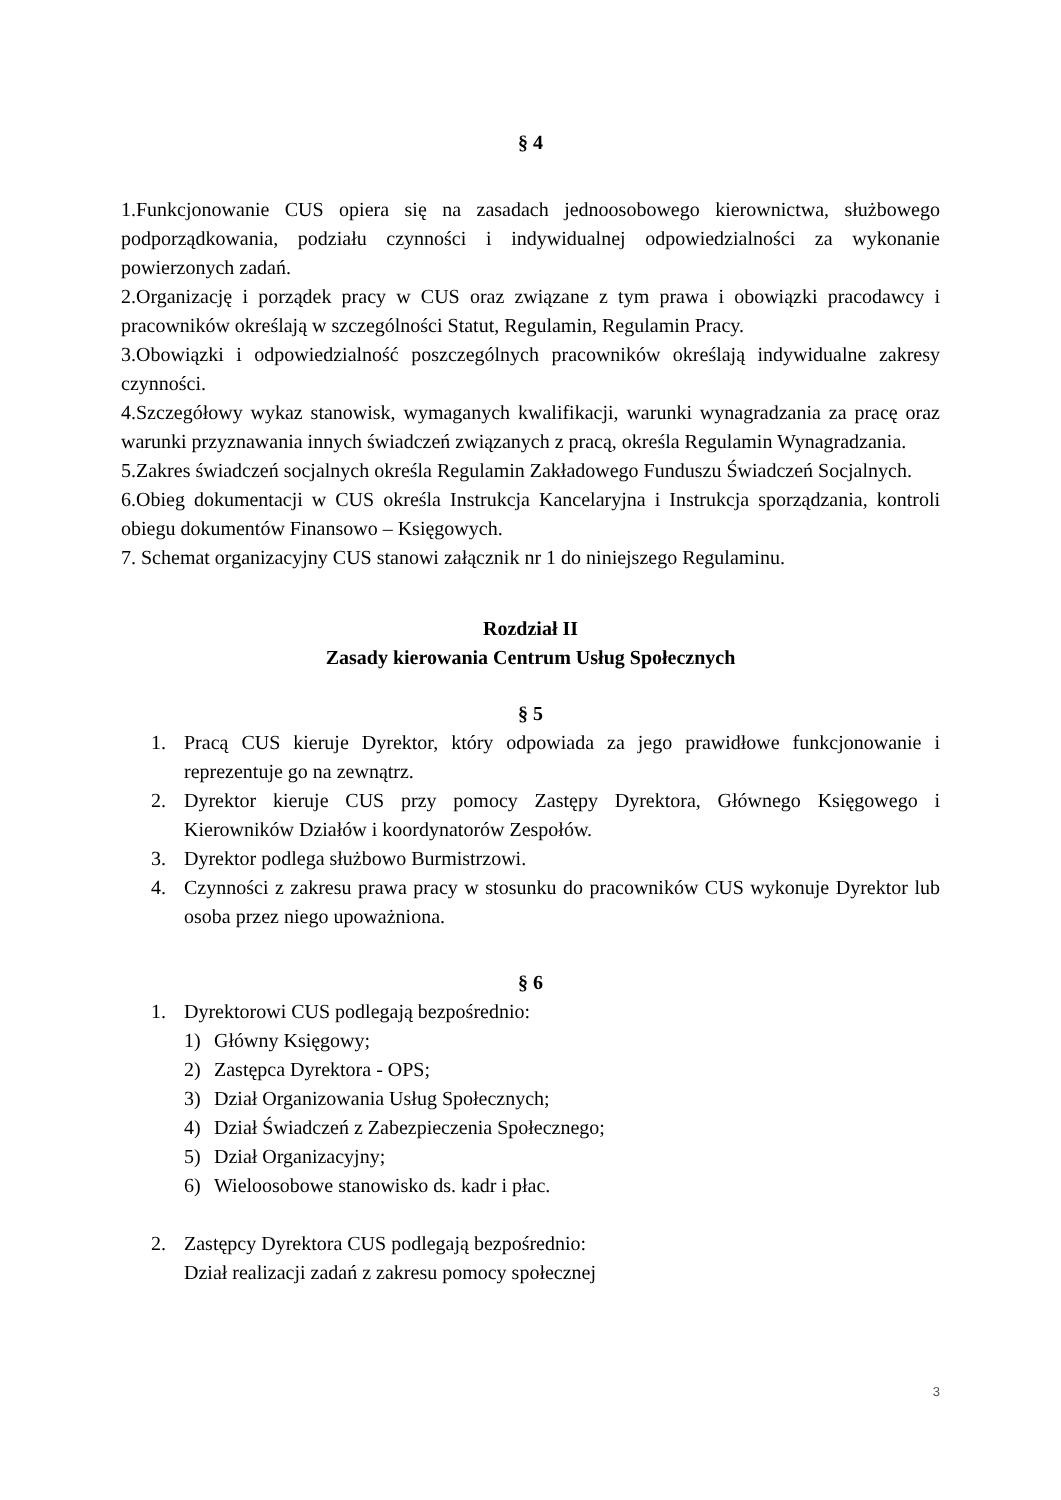§ 4
1.Funkcjonowanie CUS opiera się na zasadach jednoosobowego kierownictwa, służbowego podporządkowania, podziału czynności i indywidualnej odpowiedzialności za wykonanie powierzonych zadań.
2.Organizację i porządek pracy w CUS oraz związane z tym prawa i obowiązki pracodawcy i pracowników określają w szczególności Statut, Regulamin, Regulamin Pracy.
3.Obowiązki i odpowiedzialność poszczególnych pracowników określają indywidualne zakresy czynności.
4.Szczegółowy wykaz stanowisk, wymaganych kwalifikacji, warunki wynagradzania za pracę oraz warunki przyznawania innych świadczeń związanych z pracą, określa Regulamin Wynagradzania.
5.Zakres świadczeń socjalnych określa Regulamin Zakładowego Funduszu Świadczeń Socjalnych.
6.Obieg dokumentacji w CUS określa Instrukcja Kancelaryjna i Instrukcja sporządzania, kontroli obiegu dokumentów Finansowo – Księgowych.
7. Schemat organizacyjny CUS stanowi załącznik nr 1 do niniejszego Regulaminu.
Rozdział II
Zasady kierowania Centrum Usług Społecznych
§ 5
1. Pracą CUS kieruje Dyrektor, który odpowiada za jego prawidłowe funkcjonowanie i reprezentuje go na zewnątrz.
2. Dyrektor kieruje CUS przy pomocy Zastępy Dyrektora, Głównego Księgowego i Kierowników Działów i koordynatorów Zespołów.
3. Dyrektor podlega służbowo Burmistrzowi.
4. Czynności z zakresu prawa pracy w stosunku do pracowników CUS wykonuje Dyrektor lub osoba przez niego upoważniona.
§ 6
1. Dyrektorowi CUS podlegają bezpośrednio:
1) Główny Księgowy;
2) Zastępca Dyrektora - OPS;
3) Dział Organizowania Usług Społecznych;
4) Dział Świadczeń z Zabezpieczenia Społecznego;
5) Dział Organizacyjny;
6) Wieloosobowe stanowisko ds. kadr i płac.
2. Zastępcy Dyrektora CUS podlegają bezpośrednio:
Dział realizacji zadań z zakresu pomocy społecznej
3